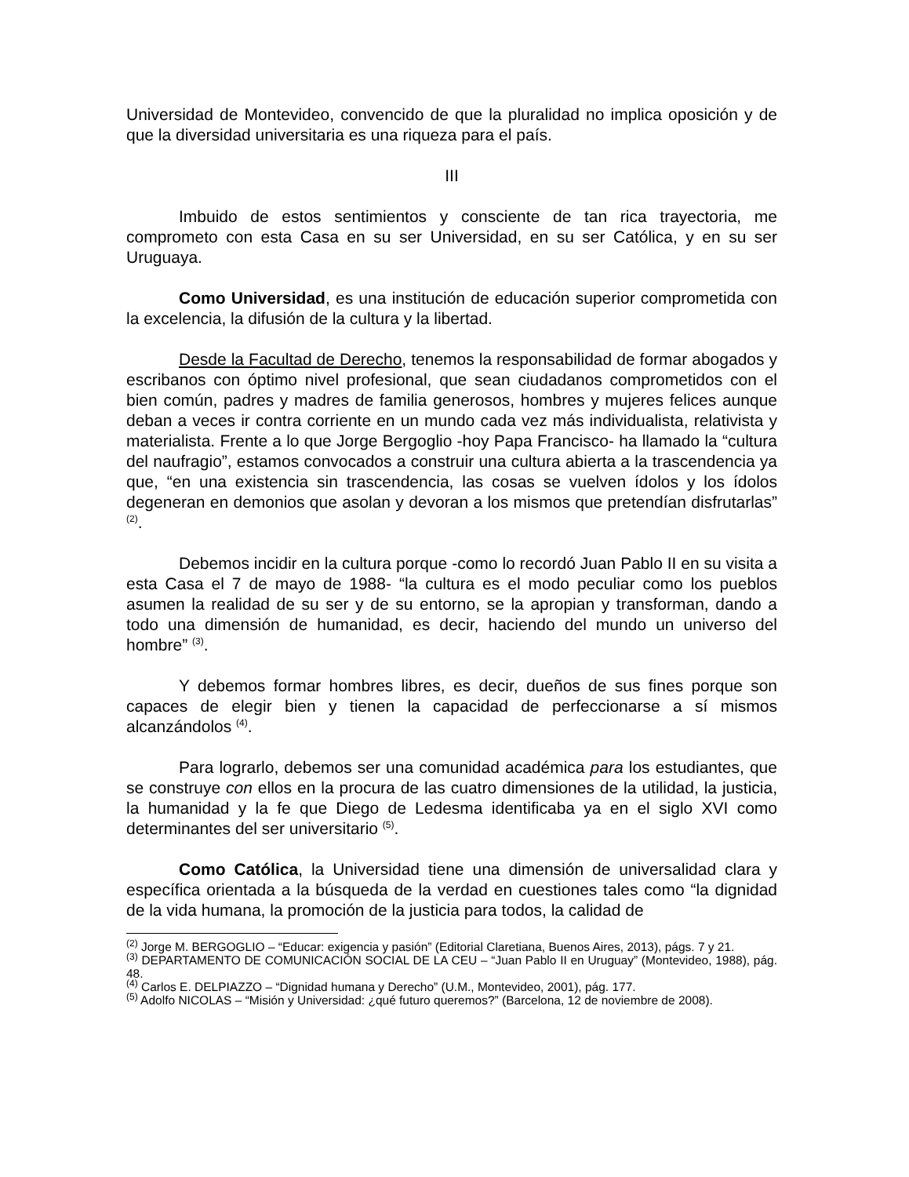Universidad de Montevideo, convencido de que la pluralidad no implica oposición y de que la diversidad universitaria es una riqueza para el país.
III
Imbuido de estos sentimientos y consciente de tan rica trayectoria, me comprometo con esta Casa en su ser Universidad, en su ser Católica, y en su ser Uruguaya.
Como Universidad, es una institución de educación superior comprometida con la excelencia, la difusión de la cultura y la libertad.
Desde la Facultad de Derecho, tenemos la responsabilidad de formar abogados y escribanos con óptimo nivel profesional, que sean ciudadanos comprometidos con el bien común, padres y madres de familia generosos, hombres y mujeres felices aunque deban a veces ir contra corriente en un mundo cada vez más individualista, relativista y materialista. Frente a lo que Jorge Bergoglio -hoy Papa Francisco- ha llamado la “cultura del naufragio”, estamos convocados a construir una cultura abierta a la trascendencia ya que, “en una existencia sin trascendencia, las cosas se vuelven ídolos y los ídolos degeneran en demonios que asolan y devoran a los mismos que pretendían disfrutarlas” <sup>(2)</sup>.
Debemos incidir en la cultura porque -como lo recordó Juan Pablo II en su visita a esta Casa el 7 de mayo de 1988- “la cultura es el modo peculiar como los pueblos asumen la realidad de su ser y de su entorno, se la apropian y transforman, dando a todo una dimensión de humanidad, es decir, haciendo del mundo un universo del hombre” <sup>(3)</sup>.
Y debemos formar hombres libres, es decir, dueños de sus fines porque son capaces de elegir bien y tienen la capacidad de perfeccionarse a sí mismos alcanzándolos <sup>(4)</sup>.
Para lograrlo, debemos ser una comunidad académica para los estudiantes, que se construye con ellos en la procura de las cuatro dimensiones de la utilidad, la justicia, la humanidad y la fe que Diego de Ledesma identificaba ya en el siglo XVI como determinantes del ser universitario <sup>(5)</sup>.
Como Católica, la Universidad tiene una dimensión de universalidad clara y específica orientada a la búsqueda de la verdad en cuestiones tales como “la dignidad de la vida humana, la promoción de la justicia para todos, la calidad de
<sup>(2)</sup> Jorge M. BERGOGLIO – “Educar: exigencia y pasión” (Editorial Claretiana, Buenos Aires, 2013), págs. 7 y 21.
<sup>(3)</sup> DEPARTAMENTO DE COMUNICACIÓN SOCIAL DE LA CEU – “Juan Pablo II en Uruguay” (Montevideo, 1988), pág. 48.
<sup>(4)</sup> Carlos E. DELPIAZZO – “Dignidad humana y Derecho” (U.M., Montevideo, 2001), pág. 177.
<sup>(5)</sup> Adolfo NICOLAS – “Misión y Universidad: ¿qué futuro queremos?” (Barcelona, 12 de noviembre de 2008).